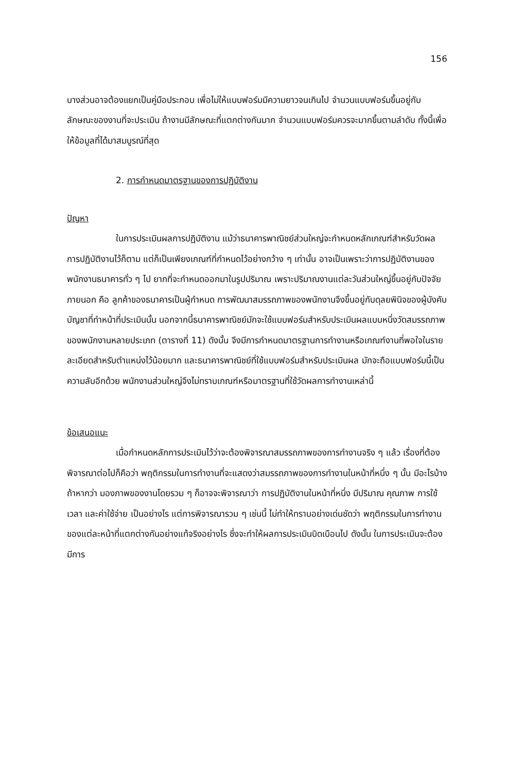156
บางส่วนอาจต้องแยกเป็นคู่มือประกอบ เพื่อไม่ให้แบบฟอร์มมีความยาวจนเกินไป จำนวนแบบฟอร์มขึ้นอยู่กับลักษณะของงานที่จะประเมิน ถ้างานมีลักษณะที่แตกต่างกันมาก จำนวนแบบฟอร์มควรจะมากขึ้นตามลำดับ ทั้งนี้เพื่อให้ข้อมูลที่ได้มาสมบูรณ์ที่สุด
2. การกำหนดมาตรฐานของการปฏิบัติงาน
ปัญหา
ในการประเมินผลการปฏิบัติงาน แม้ว่าธนาคารพาณิชย์ส่วนใหญ่จะกำหนดหลักเกณฑ์สำหรับวัดผลการปฏิบัติงานไว้ก็ตาม แต่ก็เป็นเพียงเกณฑ์ที่กำหนดไว้อย่างกว้าง ๆ เท่านั้น อาจเป็นเพราะว่าการปฏิบัติงานของพนักงานธนาคารทั่ว ๆ ไป ยากที่จะกำหนดออกมาในรูปปริมาณ เพราะปริมาณงานแต่ละวันส่วนใหญ่ขึ้นอยู่กับปัจจัยภายนอก คือ ลูกค้าของธนาคารเป็นผู้กำหนด การพัฒนาสมรรถภาพของพนักงานจึงขึ้นอยู่กับดุลยพินิจของผู้บังคับบัญชาที่ทำหน้าที่ประเมินนั้น นอกจากนี้ธนาคารพาณิชย์มักจะใช้แบบฟอร์มสำหรับประเมินผลแบบหนึ่งวัดสมรรถภาพของพนักงานหลายประเภท (ตารางที่ 11) ดังนั้น จึงมีการกำหนดมาตรฐานการทำงานหรือเกณฑ์งานที่พอใจในรายละเอียดสำหรับตำแหน่งไว้น้อยมาก และธนาคารพาณิชย์ที่ใช้แบบฟอร์มสำหรับประเมินผล มักจะถือแบบฟอร์มนี้เป็นความลับอีกด้วย พนักงานส่วนใหญ่จึงไม่ทราบเกณฑ์หรือมาตรฐานที่ใช้วัดผลการทำงานเหล่านี้
ข้อเสนอแนะ
เมื่อกำหนดหลักการประเมินไว้ว่าจะต้องพิจารณาสมรรถภาพของการทำงานจริง ๆ แล้ว เรื่องที่ต้องพิจารณาต่อไปก็คือว่า พฤติกรรมในการทำงานที่จะแสดงว่าสมรรถภาพของการทำงานในหน้าที่หนึ่ง ๆ นั้น มีอะไรบ้าง ถ้าหากว่า มองภาพของงานโดยรวม ๆ ก็อาจจะพิจารณาว่า การปฏิบัติงานในหน้าที่หนึ่ง มีปริมาณ คุณภาพ การใช้เวลา และค่าใช้จ่าย เป็นอย่างไร แต่การพิจารณารวม ๆ เช่นนี้ ไม่ทำให้ทราบอย่างเด่นชัดว่า พฤติกรรมในการทำงานของแต่ละหน้าที่แตกต่างกันอย่างแท้จริงอย่างไร ซึ่งจะทำให้ผลการประเมินบิดเบือนไป ดังนั้น ในการประเมินจะต้องมีการ